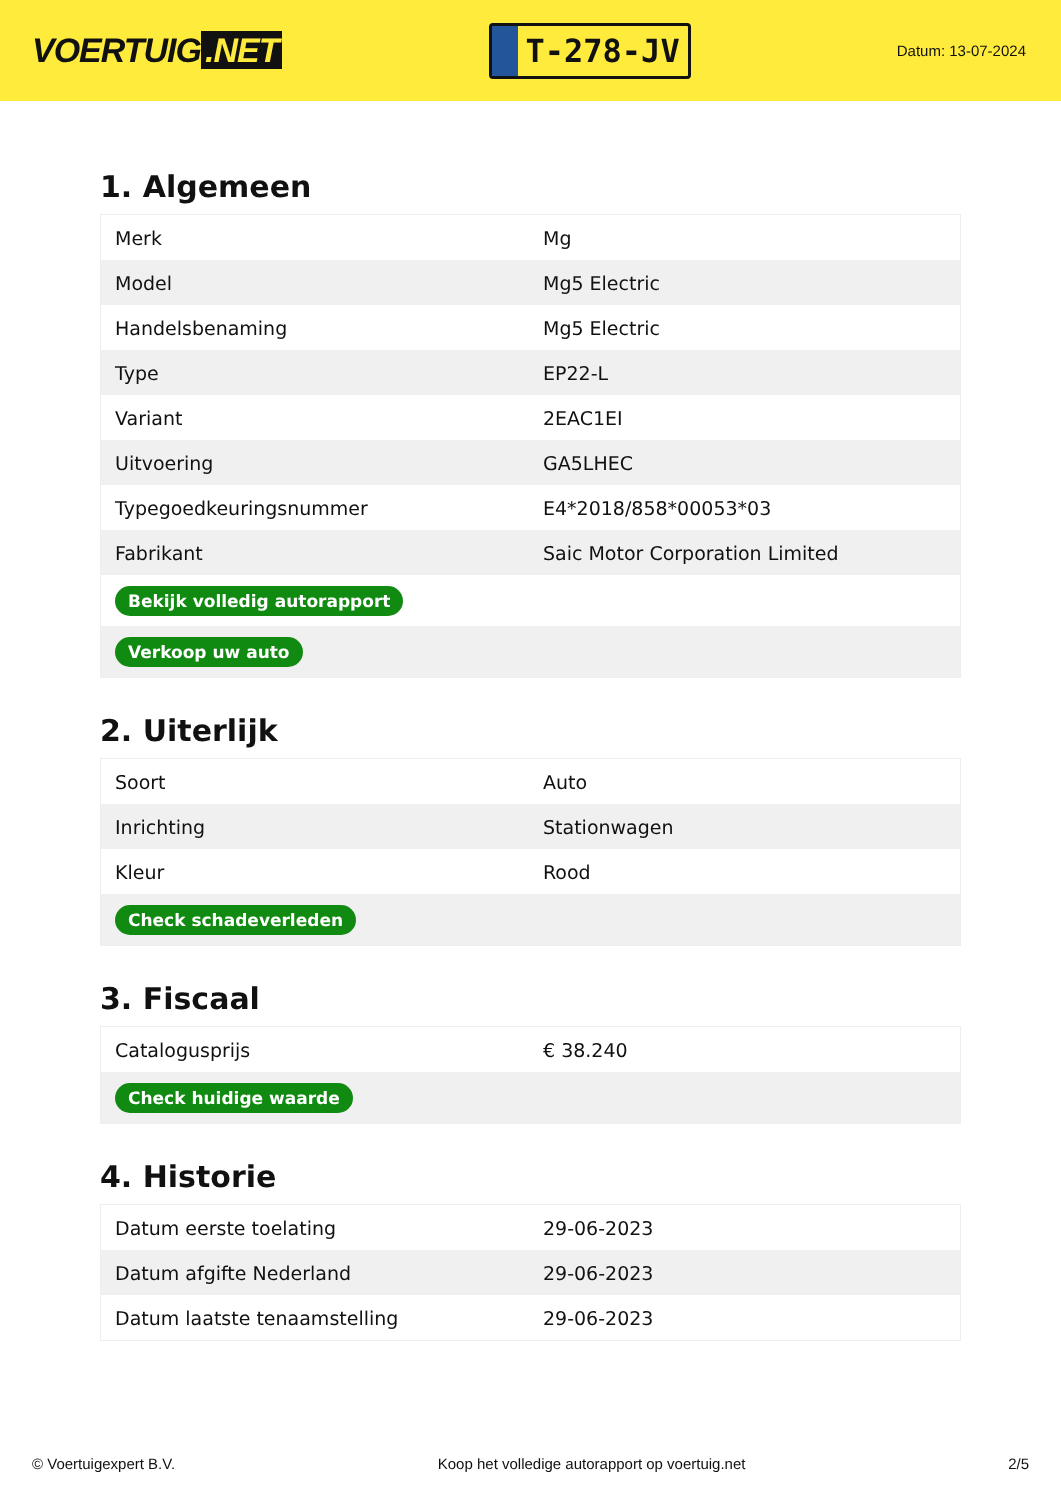VOERTUIG.NET
T-278-JV
Datum: 13-07-2024
1. Algemeen
| Merk | Mg |
| Model | Mg5 Electric |
| Handelsbenaming | Mg5 Electric |
| Type | EP22-L |
| Variant | 2EAC1EI |
| Uitvoering | GA5LHEC |
| Typegoedkeuringsnummer | E4*2018/858*00053*03 |
| Fabrikant | Saic Motor Corporation Limited |
| Bekijk volledig autorapport | |
| Verkoop uw auto | |
2. Uiterlijk
| Soort | Auto |
| Inrichting | Stationwagen |
| Kleur | Rood |
| Check schadeverleden | |
3. Fiscaal
| Catalogusprijs | € 38.240 |
| Check huidige waarde | |
4. Historie
| Datum eerste toelating | 29-06-2023 |
| Datum afgifte Nederland | 29-06-2023 |
| Datum laatste tenaamstelling | 29-06-2023 |
© Voertuigexpert B.V. Koop het volledige autorapport op voertuig.net 2/5